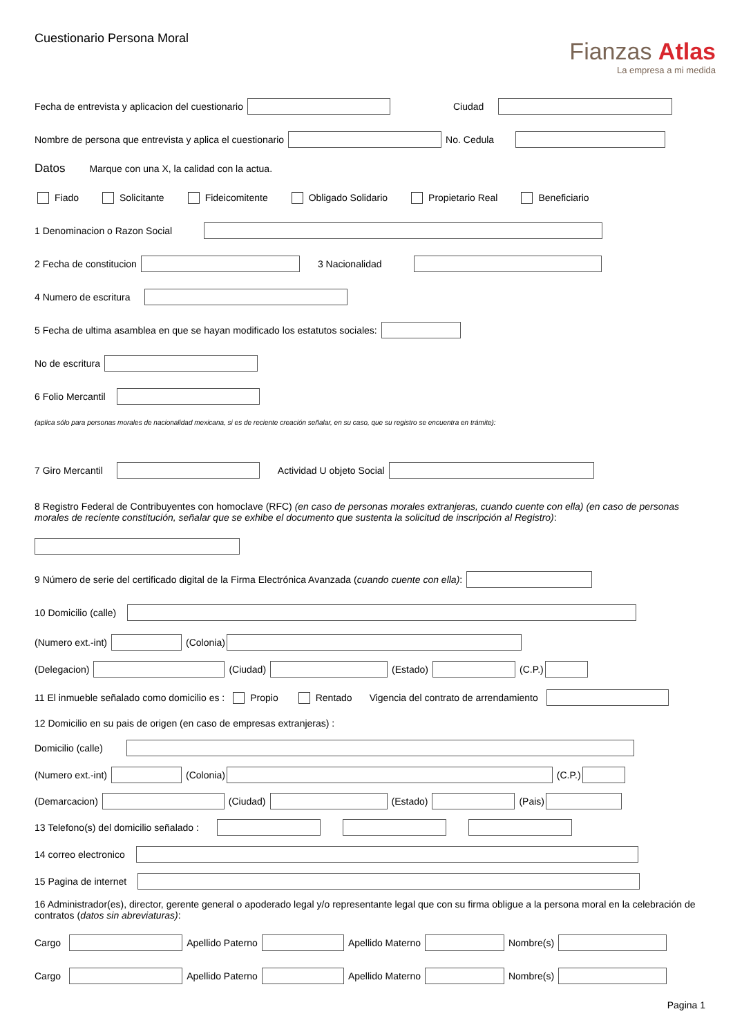Cuestionario Persona Moral
Fianzas Atlas
La empresa a mi medida
Fecha de entrevista y aplicacion del cuestionario Ciudad
Nombre de persona que entrevista y aplica el cuestionario No. Cedula
Datos Marque con una X, la calidad con la actua.
Fiado Solicitante Fideicomitente Obligado Solidario Propietario Real Beneficiario
1 Denominacion o Razon Social
2 Fecha de constitucion 3 Nacionalidad
4 Numero de escritura
5 Fecha de ultima asamblea en que se hayan modificado los estatutos sociales:
No de escritura
6 Folio Mercantil
(aplica sólo para personas morales de nacionalidad mexicana, si es de reciente creación señalar, en su caso, que su registro se encuentra en trámite):
7 Giro Mercantil Actividad U objeto Social
8 Registro Federal de Contribuyentes con homoclave (RFC) (en caso de personas morales extranjeras, cuando cuente con ella) (en caso de personas morales de reciente constitución, señalar que se exhibe el documento que sustenta la solicitud de inscripción al Registro):
9 Número de serie del certificado digital de la Firma Electrónica Avanzada (cuando cuente con ella):
10 Domicilio (calle)
(Numero ext.-int) (Colonia)
(Delegacion) (Ciudad) (Estado) (C.P.)
11 El inmueble señalado como domicilio es : Propio Rentado Vigencia del contrato de arrendamiento
12 Domicilio en su pais de origen (en caso de empresas extranjeras) :
Domicilio (calle)
(Numero ext.-int) (Colonia) (C.P.)
(Demarcacion) (Ciudad) (Estado) (Pais)
13 Telefono(s) del domicilio señalado :
14 correo electronico
15 Pagina de internet
16 Administrador(es), director, gerente general o apoderado legal y/o representante legal que con su firma obligue a la persona moral en la celebración de contratos (datos sin abreviaturas):
Cargo Apellido Paterno Apellido Materno Nombre(s)
Cargo Apellido Paterno Apellido Materno Nombre(s)
Pagina 1